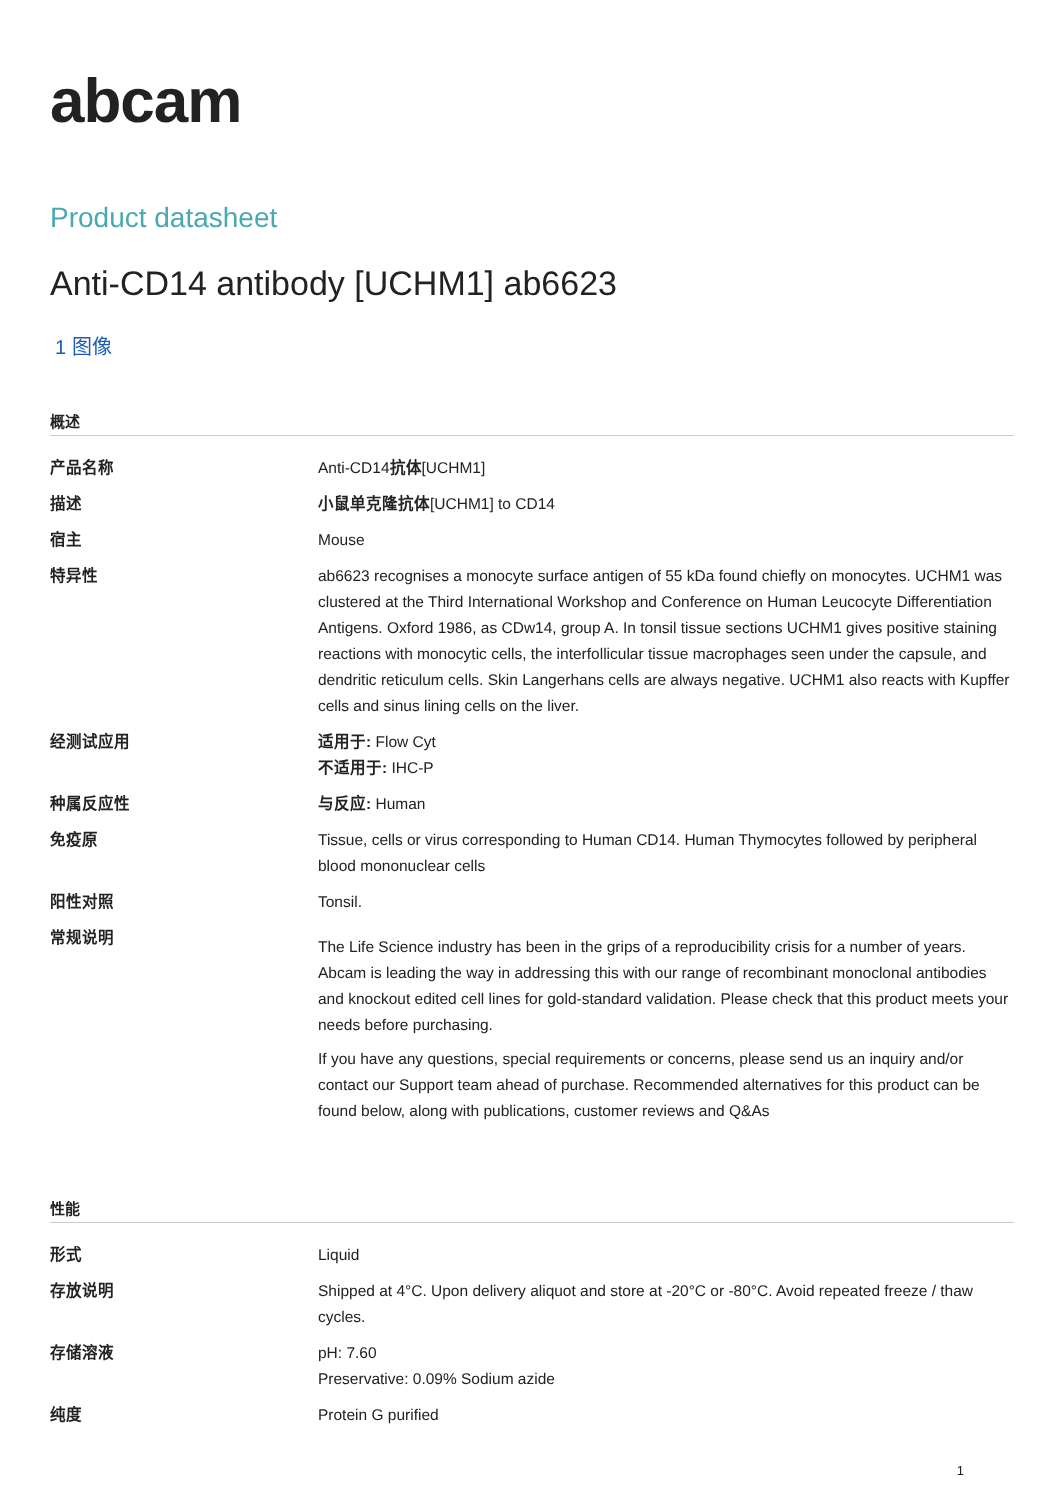abcam
Product datasheet
Anti-CD14 antibody [UCHM1] ab6623
1 图像
概述
| 产品名称 | Anti-CD14 抗体 [UCHM1] |
| 描述 | 小鼠单克隆抗体 [UCHM1] to CD14 |
| 宿主 | Mouse |
| 特异性 | ab6623 recognises a monocyte surface antigen of 55 kDa found chiefly on monocytes. UCHM1 was clustered at the Third International Workshop and Conference on Human Leucocyte Differentiation Antigens. Oxford 1986, as CDw14, group A. In tonsil tissue sections UCHM1 gives positive staining reactions with monocytic cells, the interfollicular tissue macrophages seen under the capsule, and dendritic reticulum cells. Skin Langerhans cells are always negative. UCHM1 also reacts with Kupffer cells and sinus lining cells on the liver. |
| 经测试应用 | 适用于: Flow Cyt 不适用于: IHC-P |
| 种属反应性 | 与反应: Human |
| 免疫原 | Tissue, cells or virus corresponding to Human CD14. Human Thymocytes followed by peripheral blood mononuclear cells |
| 阳性对照 | Tonsil. |
| 常规说明 | The Life Science industry has been in the grips of a reproducibility crisis for a number of years. Abcam is leading the way in addressing this with our range of recombinant monoclonal antibodies and knockout edited cell lines for gold-standard validation. Please check that this product meets your needs before purchasing. If you have any questions, special requirements or concerns, please send us an inquiry and/or contact our Support team ahead of purchase. Recommended alternatives for this product can be found below, along with publications, customer reviews and Q&As |
性能
| 形式 | Liquid |
| 存放说明 | Shipped at 4°C. Upon delivery aliquot and store at -20°C or -80°C. Avoid repeated freeze / thaw cycles. |
| 存储溶液 | pH: 7.60 Preservative: 0.09% Sodium azide |
| 纯度 | Protein G purified |
1